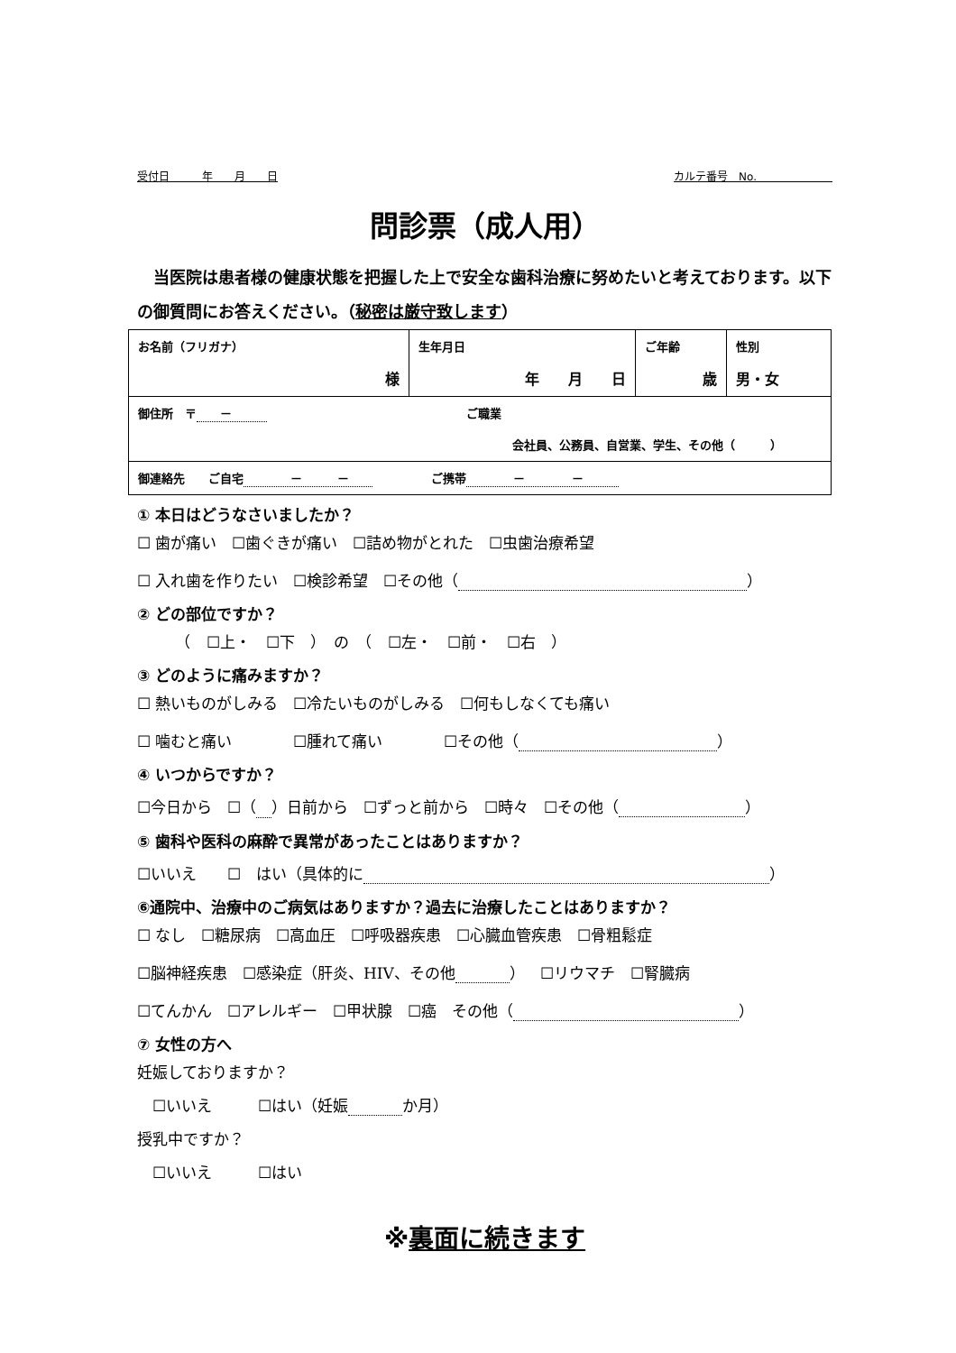受付日　　　年　　月　　日 カルテ番号　No.　　　　　　　
問診票（成人用）
当医院は患者様の健康状態を把握した上で安全な歯科治療に努めたいと考えております。以下の御質問にお答えください。（秘密は厳守致します）
| お名前（フリガナ） 様 | 生年月日 年 月 日 | ご年齢 歳 | 性別 男・女 |
| 御住所 〒 － ご職業 会社員、公務員、自営業、学生、その他（ ） | | | |
| 御連絡先 ご自宅 － － ご携帯 － － | | | |
① 本日はどうなさいましたか？
☐ 歯が痛い　☐歯ぐきが痛い　☐詰め物がとれた　☐虫歯治療希望
☐ 入れ歯を作りたい　☐検診希望　☐その他（ ）
② どの部位ですか？
　　　（　☐上・　☐下　）　の　（　☐左・　☐前・　☐右　）
③ どのように痛みますか？
☐ 熱いものがしみる　☐冷たいものがしみる　☐何もしなくても痛い
☐ 噛むと痛い　　　　☐腫れて痛い　　　　☐その他（ ）
④ いつからですか？
☐今日から　☐（　 ）日前から　☐ずっと前から　☐時々　☐その他（ ）
⑤ 歯科や医科の麻酔で異常があったことはありますか？
☐いいえ　　☐　はい（具体的に ）
⑥通院中、治療中のご病気はありますか？過去に治療したことはありますか？
☐ なし　☐糖尿病　☐高血圧　☐呼吸器疾患　☐心臓血管疾患　☐骨粗鬆症
☐脳神経疾患　☐感染症（肝炎、HIV、その他 ）　☐リウマチ　☐腎臓病
☐てんかん　☐アレルギー　☐甲状腺　☐癌　その他（ ）
⑦ 女性の方へ
妊娠しておりますか？
　☐いいえ　　　☐はい（妊娠 か月）
授乳中ですか？
　☐いいえ　　　☐はい
※裏面に続きます